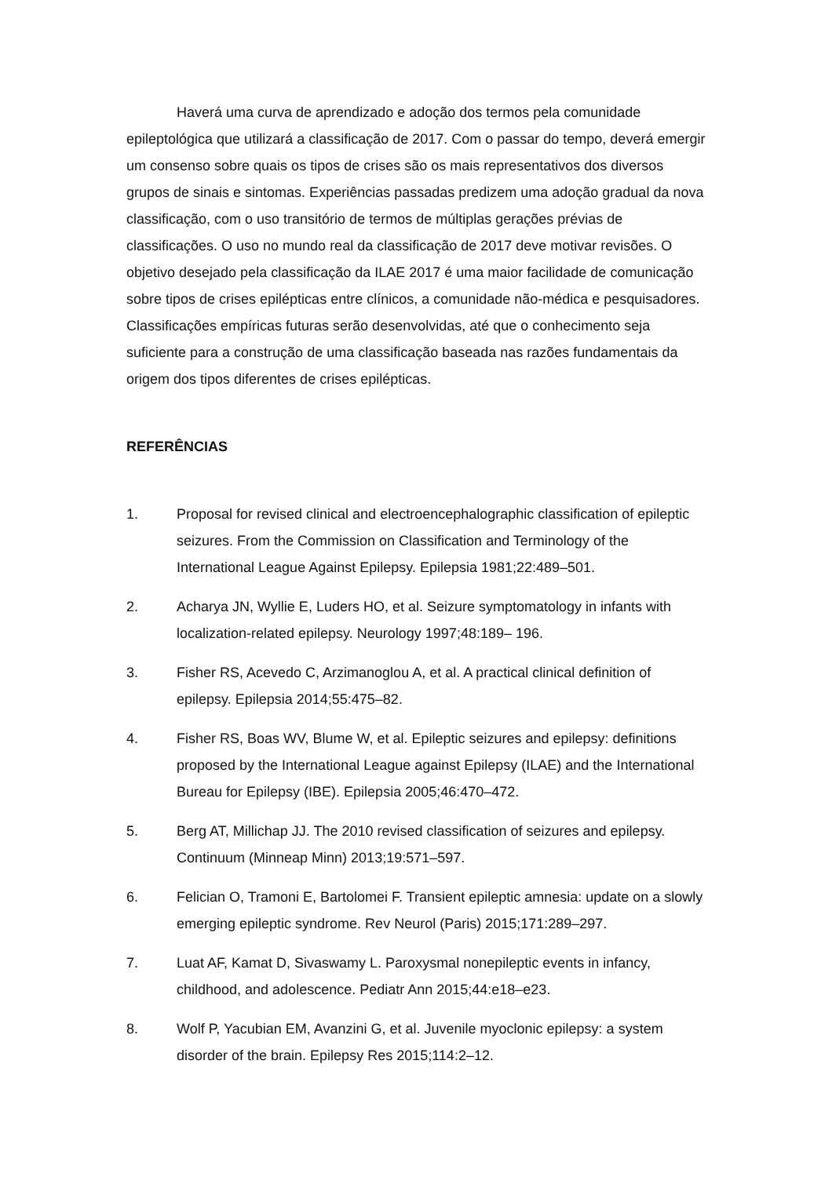Haverá uma curva de aprendizado e adoção dos termos pela comunidade epileptológica que utilizará a classificação de 2017. Com o passar do tempo, deverá emergir um consenso sobre quais os tipos de crises são os mais representativos dos diversos grupos de sinais e sintomas. Experiências passadas predizem uma adoção gradual da nova classificação, com o uso transitório de termos de múltiplas gerações prévias de classificações. O uso no mundo real da classificação de 2017 deve motivar revisões. O objetivo desejado pela classificação da ILAE 2017 é uma maior facilidade de comunicação sobre tipos de crises epilépticas entre clínicos, a comunidade não-médica e pesquisadores. Classificações empíricas futuras serão desenvolvidas, até que o conhecimento seja suficiente para a construção de uma classificação baseada nas razões fundamentais da origem dos tipos diferentes de crises epilépticas.
REFERÊNCIAS
1. Proposal for revised clinical and electroencephalographic classification of epileptic seizures. From the Commission on Classification and Terminology of the International League Against Epilepsy. Epilepsia 1981;22:489–501.
2. Acharya JN, Wyllie E, Luders HO, et al. Seizure symptomatology in infants with localization-related epilepsy. Neurology 1997;48:189– 196.
3. Fisher RS, Acevedo C, Arzimanoglou A, et al. A practical clinical definition of epilepsy. Epilepsia 2014;55:475–82.
4. Fisher RS, Boas WV, Blume W, et al. Epileptic seizures and epilepsy: definitions proposed by the International League against Epilepsy (ILAE) and the International Bureau for Epilepsy (IBE). Epilepsia 2005;46:470–472.
5. Berg AT, Millichap JJ. The 2010 revised classification of seizures and epilepsy. Continuum (Minneap Minn) 2013;19:571–597.
6. Felician O, Tramoni E, Bartolomei F. Transient epileptic amnesia: update on a slowly emerging epileptic syndrome. Rev Neurol (Paris) 2015;171:289–297.
7. Luat AF, Kamat D, Sivaswamy L. Paroxysmal nonepileptic events in infancy, childhood, and adolescence. Pediatr Ann 2015;44:e18–e23.
8. Wolf P, Yacubian EM, Avanzini G, et al. Juvenile myoclonic epilepsy: a system disorder of the brain. Epilepsy Res 2015;114:2–12.